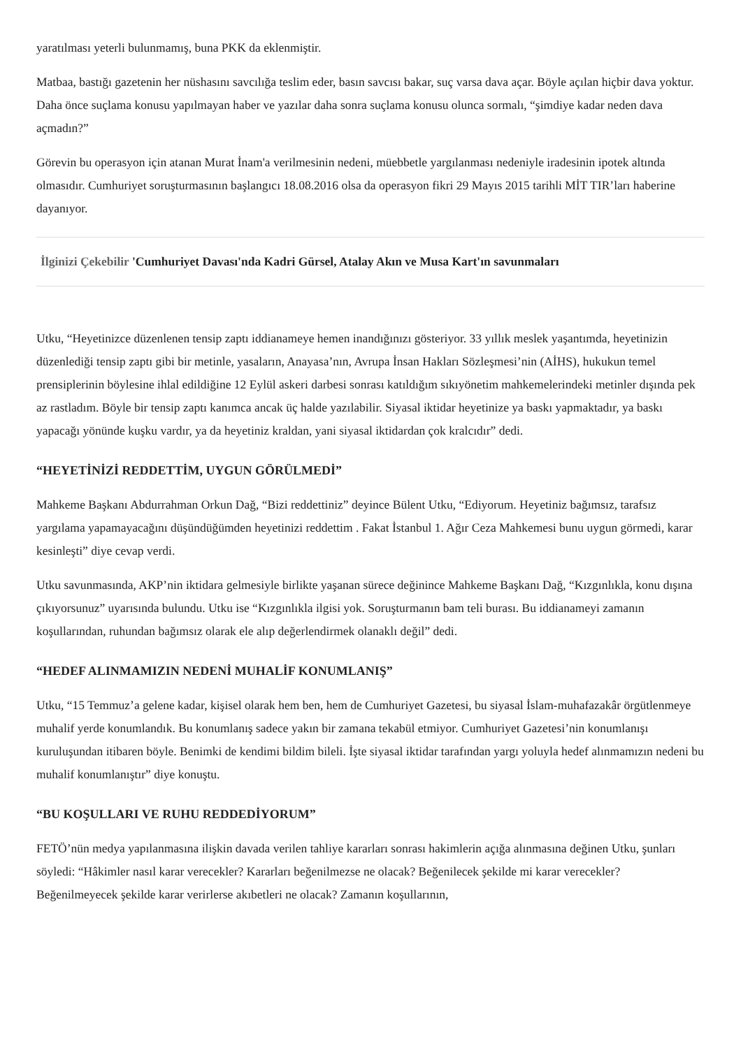yaratılması yeterli bulunmamış, buna PKK da eklenmiştir.
Matbaa, bastığı gazetenin her nüshasını savcılığa teslim eder, basın savcısı bakar, suç varsa dava açar. Böyle açılan hiçbir dava yoktur. Daha önce suçlama konusu yapılmayan haber ve yazılar daha sonra suçlama konusu olunca sormalı, “şimdiye kadar neden dava açmadın?”
Görevin bu operasyon için atanan Murat İnam'a verilmesinin nedeni, müebbetle yargılanması nedeniyle iradesinin ipotek altında olmasıdır. Cumhuriyet soruşturmasının başlangıcı 18.08.2016 olsa da operasyon fikri 29 Mayıs 2015 tarihli MİT TIR’ları haberine dayanıyor.
İlginizi Çekebilir 'Cumhuriyet Davası'nda Kadri Gürsel, Atalay Akın ve Musa Kart'ın savunmaları
Utku, “Heyetinizce düzenlenen tensip zaptı iddianameye hemen inandığınızı gösteriyor. 33 yıllık meslek yaşantımda, heyetinizin düzenlediği tensip zaptı gibi bir metinle, yasaların, Anayasa’nın, Avrupa İnsan Hakları Sözleşmesi’nin (AİHS), hukukun temel prensiplerinin böylesine ihlal edildiğine 12 Eylül askeri darbesi sonrası katıldığım sıkıyönetim mahkemelerindeki metinler dışında pek az rastladım. Böyle bir tensip zaptı kanımca ancak üç halde yazılabilir. Siyasal iktidar heyetinize ya baskı yapmaktadır, ya baskı yapacağı yönünde kuşku vardır, ya da heyetiniz kraldan, yani siyasal iktidardan çok kralcıdır” dedi.
“HEYETİNİZİ REDDETTİM, UYGUN GÖRÜLMEDİ”
Mahkeme Başkanı Abdurrahman Orkun Dağ, “Bizi reddettiniz” deyince Bülent Utku, “Ediyorum. Heyetiniz bağımsız, tarafsız yargılama yapamayacağını düşündüğümden heyetinizi reddettim . Fakat İstanbul 1. Ağır Ceza Mahkemesi bunu uygun görmedi, karar kesinleşti” diye cevap verdi.
Utku savunmasında, AKP’nin iktidara gelmesiyle birlikte yaşanan sürece değinince Mahkeme Başkanı Dağ, “Kızgınlıkla, konu dışına çıkıyorsunuz” uyarısında bulundu. Utku ise “Kızgınlıkla ilgisi yok. Soruşturmanın bam teli burası. Bu iddianameyi zamanın koşullarından, ruhundan bağımsız olarak ele alıp değerlendirmek olanaklı değil” dedi.
“HEDEF ALINMAMIZIN NEDENİ MUHALİF KONUMLANIŞ”
Utku, “15 Temmuz’a gelene kadar, kişisel olarak hem ben, hem de Cumhuriyet Gazetesi, bu siyasal İslam-muhafazakâr örgütlenmeye muhalif yerde konumlandık. Bu konumlanış sadece yakın bir zamana tekabül etmiyor. Cumhuriyet Gazetesi’nin konumlanışı kuruluşundan itibaren böyle. Benimki de kendimi bildim bileli. İşte siyasal iktidar tarafından yargı yoluyla hedef alınmamızın nedeni bu muhalif konumlanıştır” diye konuştu.
“BU KOŞULLARI VE RUHU REDDEDİYORUM”
FETÖ’nün medya yapılanmasına ilişkin davada verilen tahliye kararları sonrası hakimlerin açığa alınmasına değinen Utku, şunları söyledi: “Hâkimler nasıl karar verecekler? Kararları beğenilmezse ne olacak? Beğenilecek şekilde mi karar verecekler? Beğenilmeyecek şekilde karar verirlerse akıbetleri ne olacak? Zamanın koşullarının,